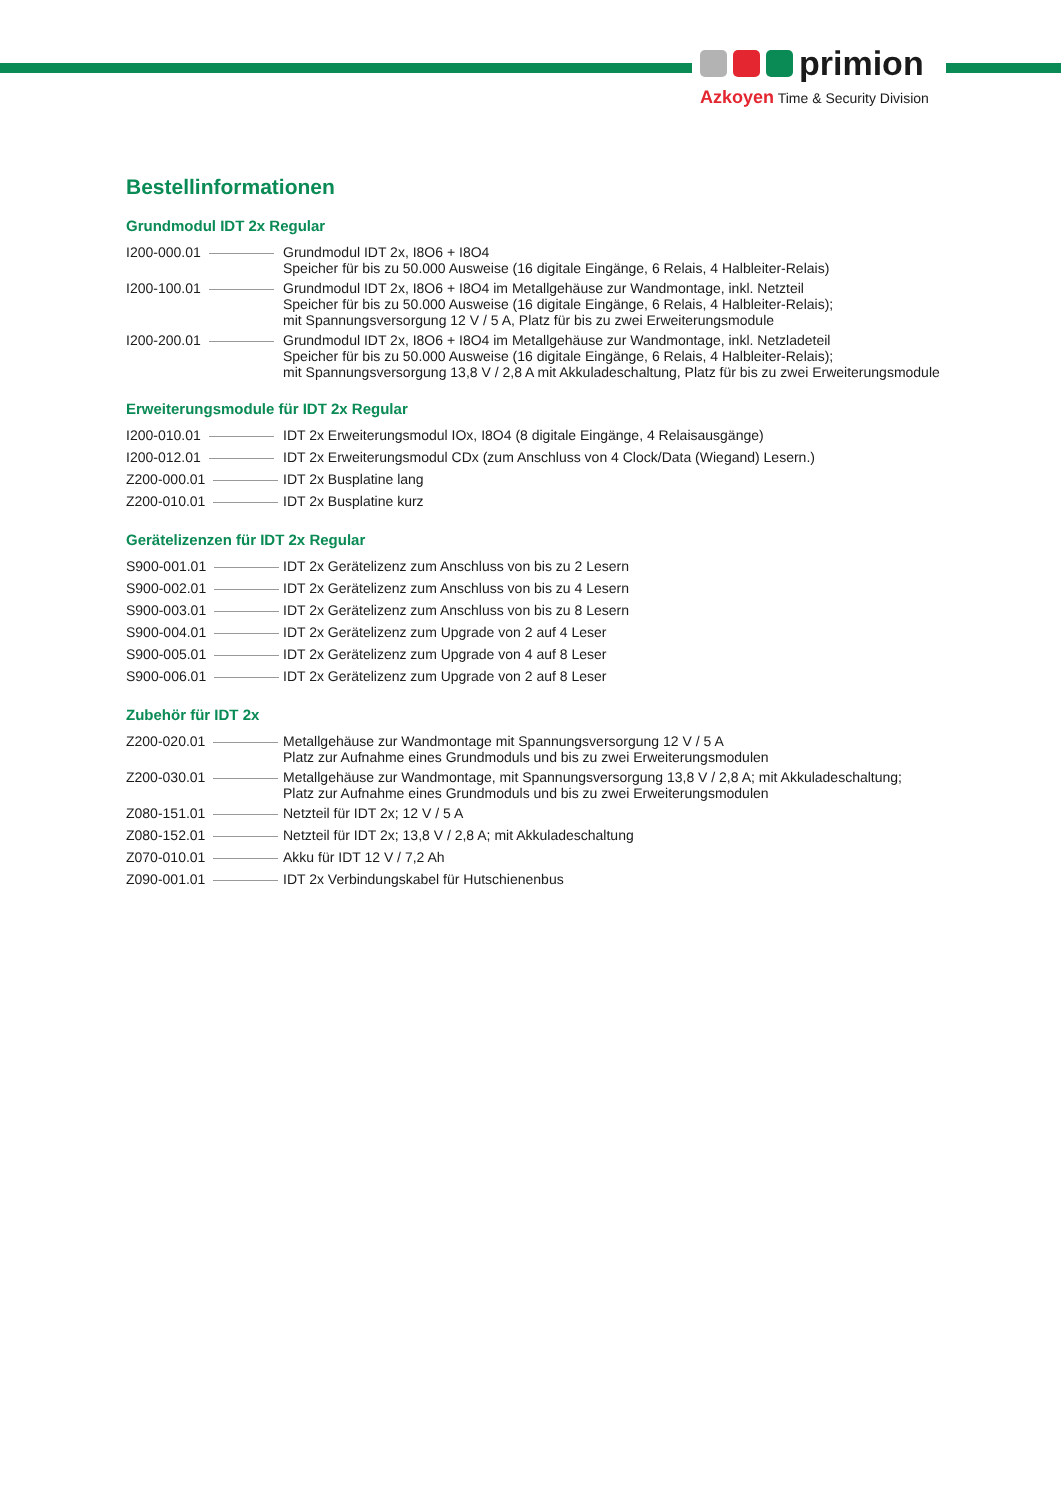primion
Azkoyen Time & Security Division
Bestellinformationen
Grundmodul IDT 2x Regular
| I200-000.01 | Grundmodul IDT 2x, I8O6 + I8O4 Speicher für bis zu 50.000 Ausweise (16 digitale Eingänge, 6 Relais, 4 Halbleiter-Relais) |
| I200-100.01 | Grundmodul IDT 2x, I8O6 + I8O4 im Metallgehäuse zur Wandmontage, inkl. Netzteil Speicher für bis zu 50.000 Ausweise (16 digitale Eingänge, 6 Relais, 4 Halbleiter-Relais); mit Spannungsversorgung 12 V / 5 A, Platz für bis zu zwei Erweiterungsmodule |
| I200-200.01 | Grundmodul IDT 2x, I8O6 + I8O4 im Metallgehäuse zur Wandmontage, inkl. Netzladeteil Speicher für bis zu 50.000 Ausweise (16 digitale Eingänge, 6 Relais, 4 Halbleiter-Relais); mit Spannungsversorgung 13,8 V / 2,8 A mit Akkuladeschaltung, Platz für bis zu zwei Erweiterungsmodule |
Erweiterungsmodule für IDT 2x Regular
| I200-010.01 | IDT 2x Erweiterungsmodul IOx, I8O4 (8 digitale Eingänge, 4 Relaisausgänge) |
| I200-012.01 | IDT 2x Erweiterungsmodul CDx (zum Anschluss von 4 Clock/Data (Wiegand) Lesern.) |
| Z200-000.01 | IDT 2x Busplatine lang |
| Z200-010.01 | IDT 2x Busplatine kurz |
Gerätelizenzen für IDT 2x Regular
| S900-001.01 | IDT 2x Gerätelizenz zum Anschluss von bis zu 2 Lesern |
| S900-002.01 | IDT 2x Gerätelizenz zum Anschluss von bis zu 4 Lesern |
| S900-003.01 | IDT 2x Gerätelizenz zum Anschluss von bis zu 8 Lesern |
| S900-004.01 | IDT 2x Gerätelizenz zum Upgrade von 2 auf 4 Leser |
| S900-005.01 | IDT 2x Gerätelizenz zum Upgrade von 4 auf 8 Leser |
| S900-006.01 | IDT 2x Gerätelizenz zum Upgrade von 2 auf 8 Leser |
Zubehör für IDT 2x
| Z200-020.01 | Metallgehäuse zur Wandmontage mit Spannungsversorgung 12 V / 5 A Platz zur Aufnahme eines Grundmoduls und bis zu zwei Erweiterungsmodulen |
| Z200-030.01 | Metallgehäuse zur Wandmontage, mit Spannungsversorgung 13,8 V / 2,8 A; mit Akkuladeschaltung; Platz zur Aufnahme eines Grundmoduls und bis zu zwei Erweiterungsmodulen |
| Z080-151.01 | Netzteil für IDT 2x; 12 V / 5 A |
| Z080-152.01 | Netzteil für IDT 2x; 13,8 V / 2,8 A; mit Akkuladeschaltung |
| Z070-010.01 | Akku für IDT 12 V / 7,2 Ah |
| Z090-001.01 | IDT 2x Verbindungskabel für Hutschienenbus |